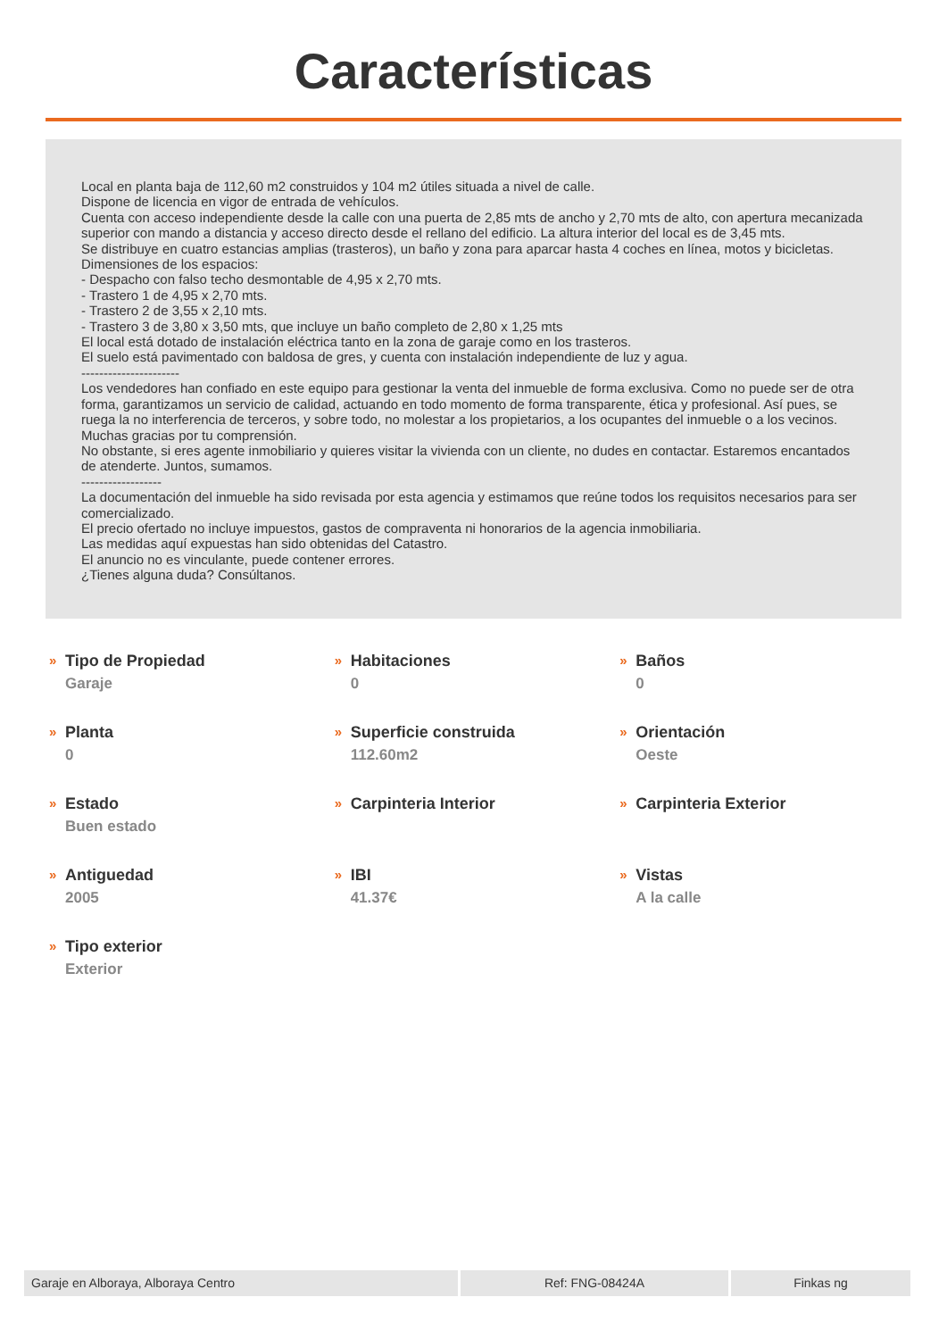Características
Local en planta baja de 112,60 m2 construidos y 104 m2 útiles situada a nivel de calle.
Dispone de licencia en vigor de entrada de vehículos.
Cuenta con acceso independiente desde la calle con una puerta de 2,85 mts de ancho y 2,70 mts de alto, con apertura mecanizada superior con mando a distancia y acceso directo desde el rellano del edificio. La altura interior del local es de 3,45 mts.
Se distribuye en cuatro estancias amplias (trasteros), un baño y zona para aparcar hasta 4 coches en línea, motos y bicicletas.
Dimensiones de los espacios:
- Despacho con falso techo desmontable de 4,95 x 2,70 mts.
- Trastero 1 de 4,95 x 2,70 mts.
- Trastero 2 de 3,55 x 2,10 mts.
- Trastero 3 de 3,80 x 3,50 mts, que incluye un baño completo de 2,80 x 1,25 mts
El local está dotado de instalación eléctrica tanto en la zona de garaje como en los trasteros.
El suelo está pavimentado con baldosa de gres, y cuenta con instalación independiente de luz y agua.
----------------------
Los vendedores han confiado en este equipo para gestionar la venta del inmueble de forma exclusiva. Como no puede ser de otra forma, garantizamos un servicio de calidad, actuando en todo momento de forma transparente, ética y profesional. Así pues, se ruega la no interferencia de terceros, y sobre todo, no molestar a los propietarios, a los ocupantes del inmueble o a los vecinos. Muchas gracias por tu comprensión.
No obstante, si eres agente inmobiliario y quieres visitar la vivienda con un cliente, no dudes en contactar. Estaremos encantados de atenderte. Juntos, sumamos.
------------------
La documentación del inmueble ha sido revisada por esta agencia y estimamos que reúne todos los requisitos necesarios para ser comercializado.
El precio ofertado no incluye impuestos, gastos de compraventa ni honorarios de la agencia inmobiliaria.
Las medidas aquí expuestas han sido obtenidas del Catastro.
El anuncio no es vinculante, puede contener errores.
¿Tienes alguna duda? Consúltanos.
»
Tipo de Propiedad
Garaje
»
Habitaciones
0
»
Baños
0
»
Planta
0
»
Superficie construida
112.60m2
»
Orientación
Oeste
»
Estado
Buen estado
»
Carpinteria Interior
»
Carpinteria Exterior
»
Antiguedad
2005
»
IBI
41.37€
»
Vistas
A la calle
»
Tipo exterior
Exterior
Garaje en Alboraya, Alboraya Centro Ref: FNG-08424A Finkas ng